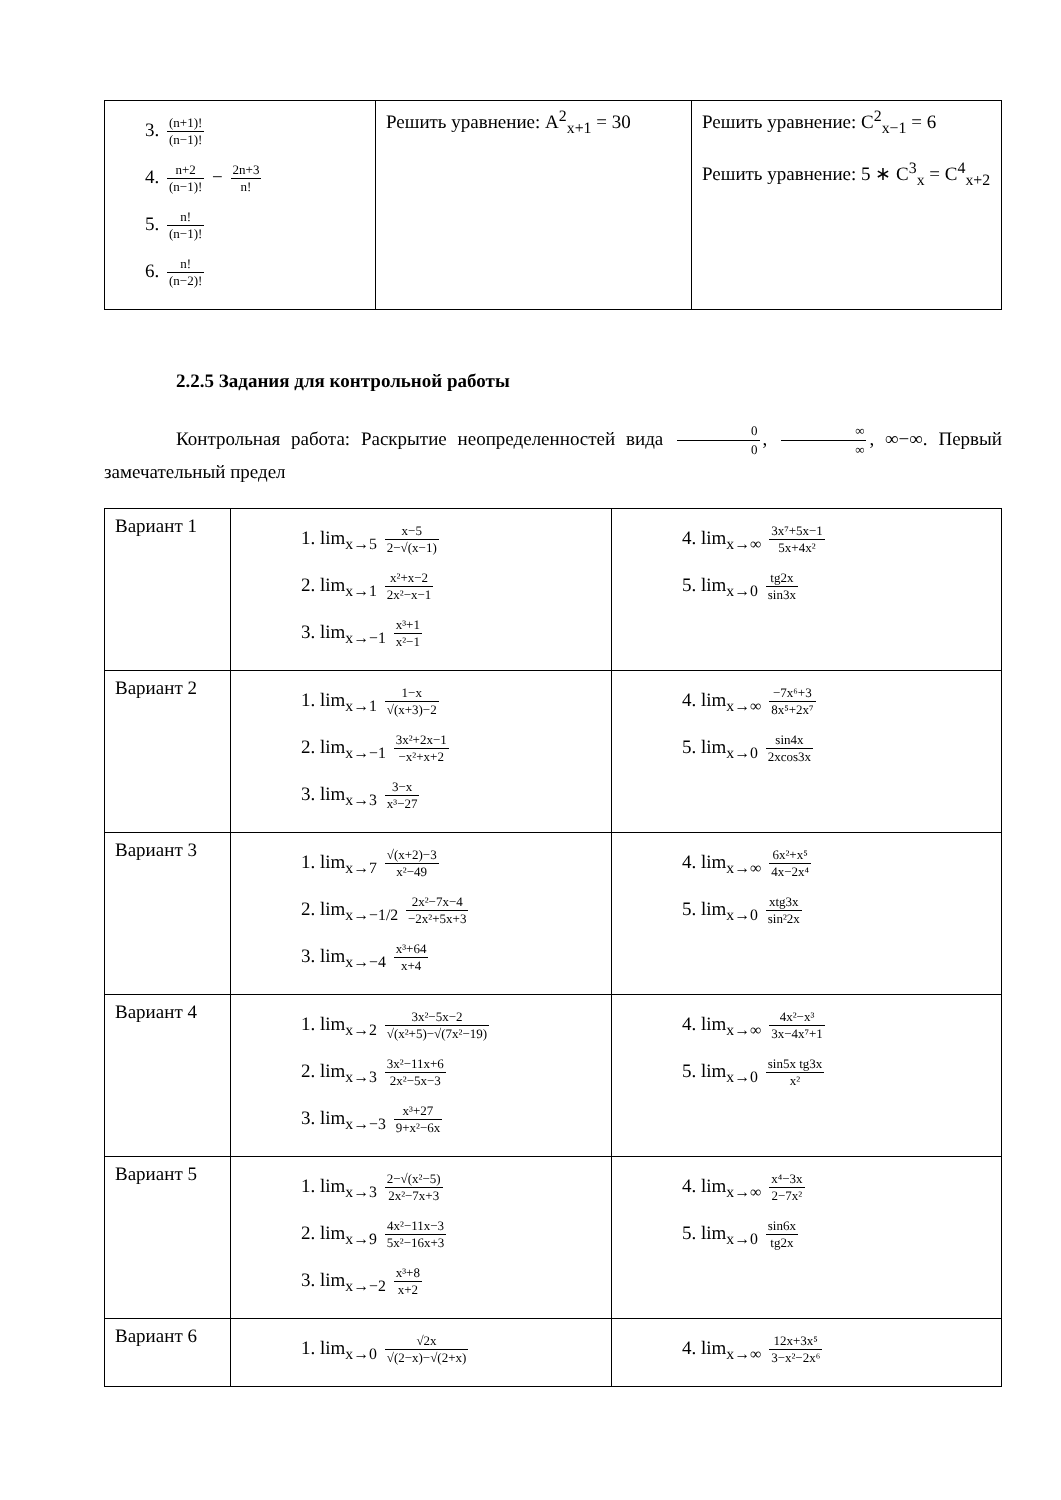| 3. (n+1)! (n−1)! 4. n+2 (n−1)! − 2n+3 n! 5. n! (n−1)! 6. n! (n−2)! | Решить уравнение: A<sup>2</sup><sub>x+1</sub> = 30 | Решить уравнение: C<sup>2</sup><sub>x−1</sub> = 6 Решить уравнение: 5 ∗ C<sup>3</sup><sub>x</sub> = C<sup>4</sup><sub>x+2</sub> |
2.2.5 Задания для контрольной работы
Контрольная работа: Раскрытие неопределенностей вида 0 0, ∞ ∞, ∞−∞. Первый замечательный предел
| Вариант 1 | 1. lim<sub>x→5</sub> x−5 2−√(x−1) 2. lim<sub>x→1</sub> x²+x−2 2x²−x−1 3. lim<sub>x→−1</sub> x³+1 x²−1 | 4. lim<sub>x→∞</sub> 3x⁷+5x−1 5x+4x² 5. lim<sub>x→0</sub> tg2x sin3x |
| Вариант 2 | 1. lim<sub>x→1</sub> 1−x √(x+3)−2 2. lim<sub>x→−1</sub> 3x²+2x−1 −x²+x+2 3. lim<sub>x→3</sub> 3−x x³−27 | 4. lim<sub>x→∞</sub> −7x⁶+3 8x⁵+2x⁷ 5. lim<sub>x→0</sub> sin4x 2xcos3x |
| Вариант 3 | 1. lim<sub>x→7</sub> √(x+2)−3 x²−49 2. lim<sub>x→−1/2</sub> 2x²−7x−4 −2x²+5x+3 3. lim<sub>x→−4</sub> x³+64 x+4 | 4. lim<sub>x→∞</sub> 6x²+x⁵ 4x−2x⁴ 5. lim<sub>x→0</sub> xtg3x sin²2x |
| Вариант 4 | 1. lim<sub>x→2</sub> 3x²−5x−2 √(x²+5)−√(7x²−19) 2. lim<sub>x→3</sub> 3x²−11x+6 2x²−5x−3 3. lim<sub>x→−3</sub> x³+27 9+x²−6x | 4. lim<sub>x→∞</sub> 4x²−x³ 3x−4x⁷+1 5. lim<sub>x→0</sub> sin5x tg3x x² |
| Вариант 5 | 1. lim<sub>x→3</sub> 2−√(x²−5) 2x²−7x+3 2. lim<sub>x→9</sub> 4x²−11x−3 5x²−16x+3 3. lim<sub>x→−2</sub> x³+8 x+2 | 4. lim<sub>x→∞</sub> x⁴−3x 2−7x² 5. lim<sub>x→0</sub> sin6x tg2x |
| Вариант 6 | 1. lim<sub>x→0</sub> √2x √(2−x)−√(2+x) | 4. lim<sub>x→∞</sub> 12x+3x⁵ 3−x²−2x⁶ |